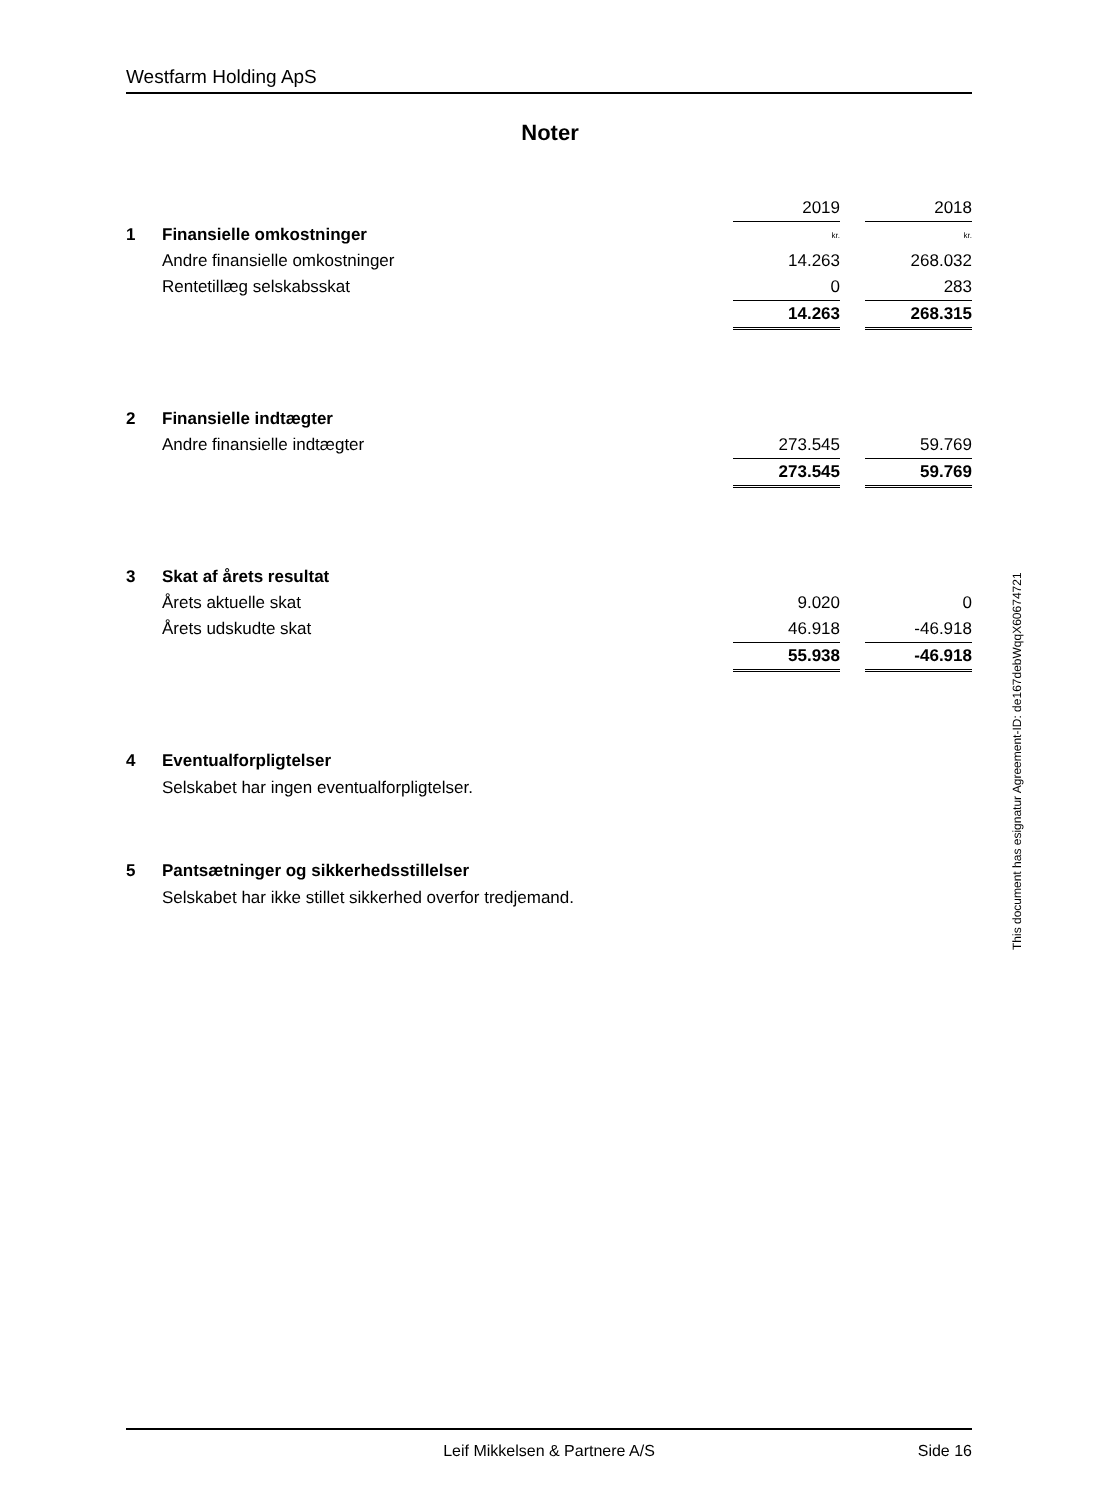Westfarm Holding ApS
Noter
| | | 2019 | | 2018 |
| 1 | Finansielle omkostninger | kr. | | kr. |
| | Andre finansielle omkostninger | 14.263 | | 268.032 |
| | Rentetillæg selskabsskat | 0 | | 283 |
| | | 14.263 | | 268.315 |
| 2 | Finansielle indtægter | | | |
| | Andre finansielle indtægter | 273.545 | | 59.769 |
| | | 273.545 | | 59.769 |
| 3 | Skat af årets resultat | | | |
| | Årets aktuelle skat | 9.020 | | 0 |
| | Årets udskudte skat | 46.918 | | -46.918 |
| | | 55.938 | | -46.918 |
| 4 | Eventualforpligtelser | | | |
Selskabet har ingen eventualforpligtelser.
| 5 | Pantsætninger og sikkerhedsstillelser |
Selskabet har ikke stillet sikkerhed overfor tredjemand.
This document has esignatur Agreement-ID: de167debWqqX60674721
Leif Mikkelsen & Partnere A/S Side 16